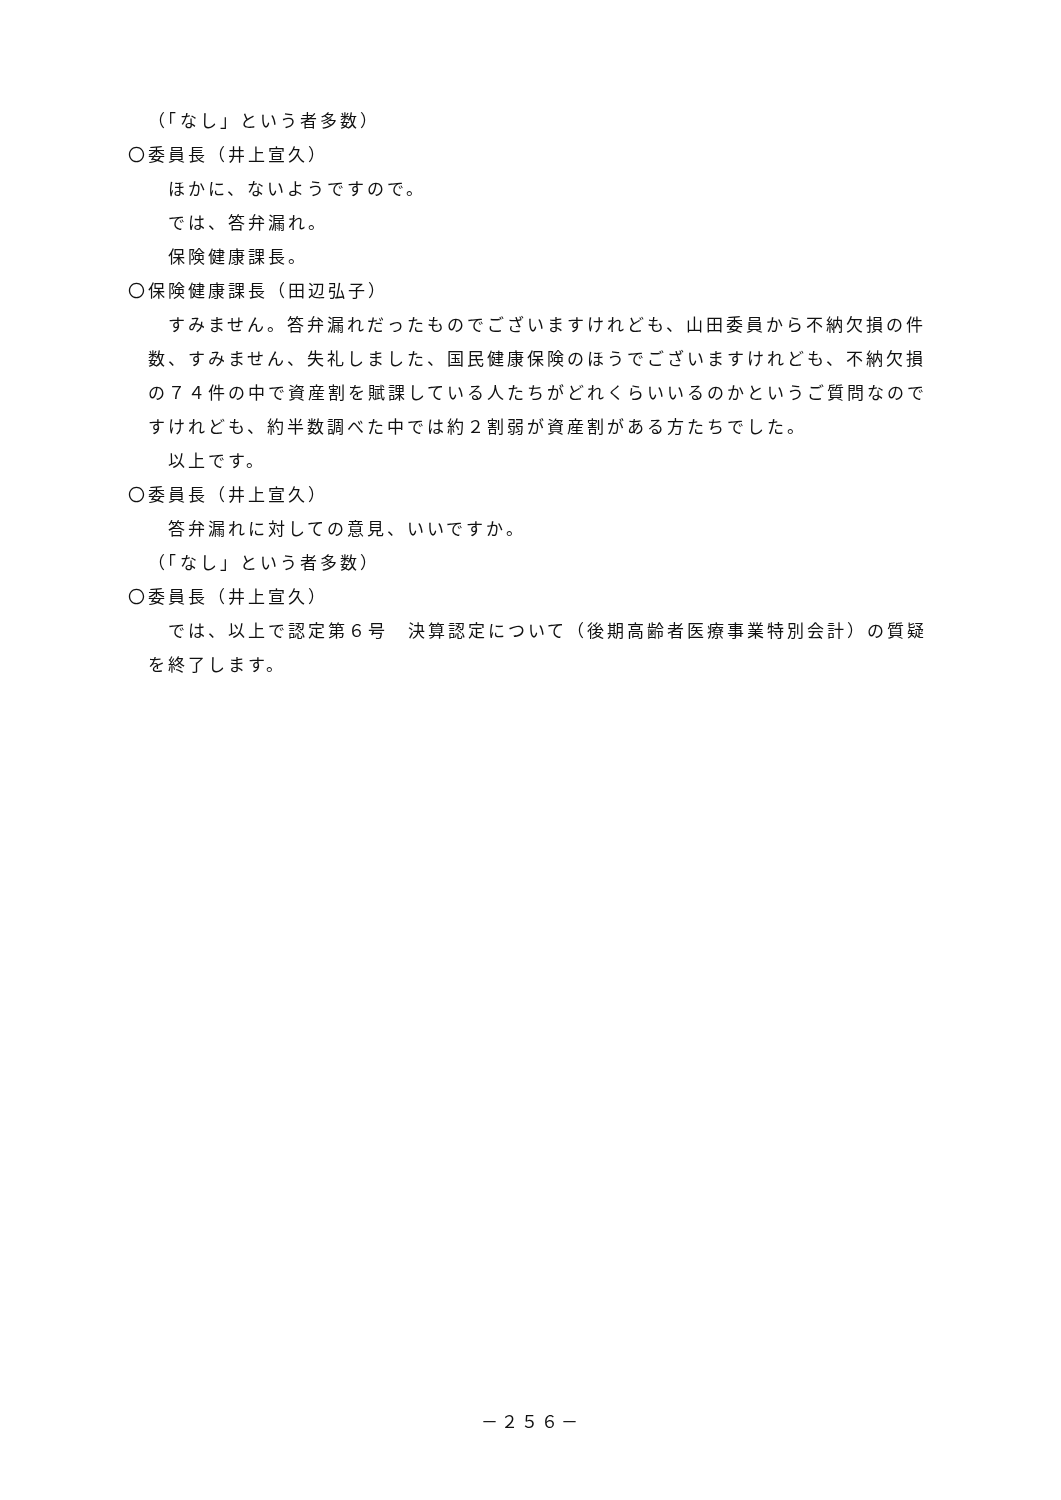（「なし」という者多数）
〇委員長（井上宣久）
ほかに、ないようですので。
では、答弁漏れ。
保険健康課長。
〇保険健康課長（田辺弘子）
すみません。答弁漏れだったものでございますけれども、山田委員から不納欠損の件数、すみません、失礼しました、国民健康保険のほうでございますけれども、不納欠損の７４件の中で資産割を賦課している人たちがどれくらいいるのかというご質問なのですけれども、約半数調べた中では約２割弱が資産割がある方たちでした。
以上です。
〇委員長（井上宣久）
答弁漏れに対しての意見、いいですか。
（「なし」という者多数）
〇委員長（井上宣久）
では、以上で認定第６号　決算認定について（後期高齢者医療事業特別会計）の質疑を終了します。
－２５６－